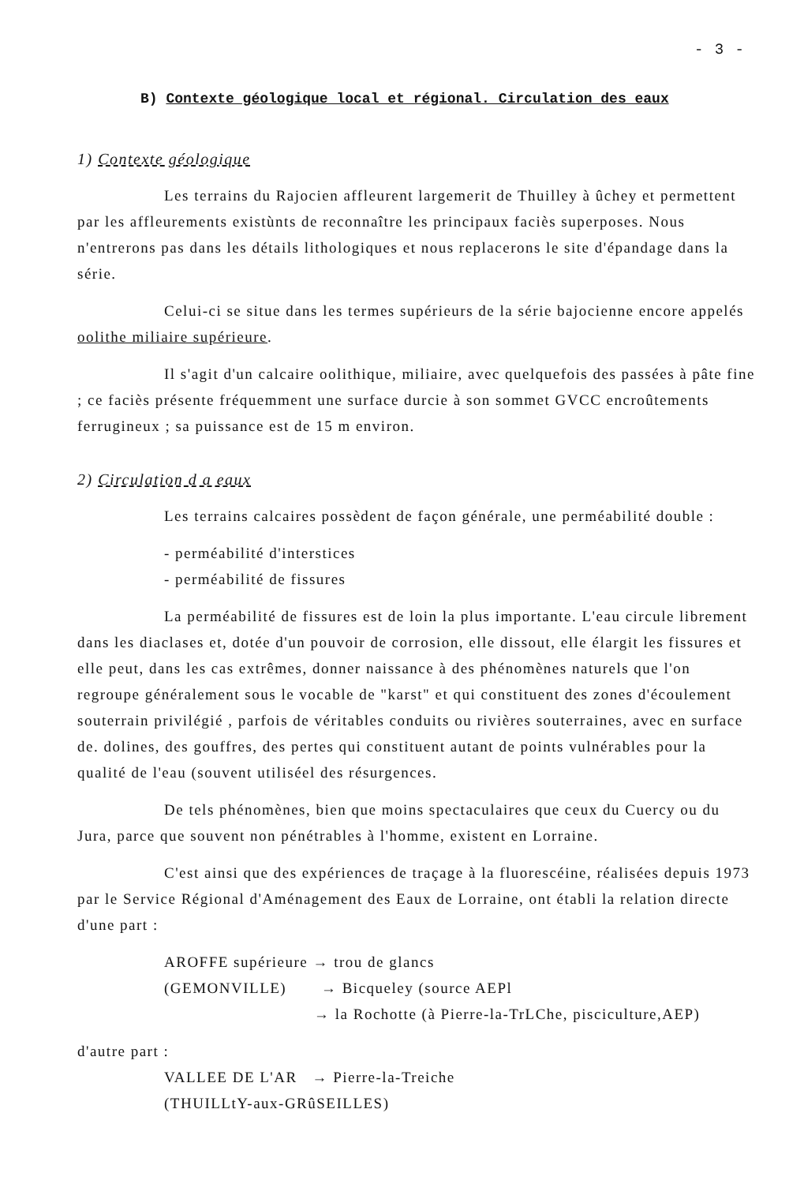- 3 -
B) Contexte géologique local et régional. Circulation des eaux
1) Contexte géologique
Les terrains du Rajocien affleurent largemerit de Thuilley à ûchey et permettent par les affleurements existùnts de reconnaître les principaux faciès superposes. Nous n'entrerons pas dans les détails lithologiques et nous replacerons le site d'épandage dans la série.
Celui-ci se situe dans les termes supérieurs de la série bajocienne encore appelés oolithe miliaire supérieure.
Il s'agit d'un calcaire oolithique, miliaire, avec quelquefois des passées à pâte fine ; ce faciès présente fréquemment une surface durcie à son sommet GVCC encroûtements ferrugineux ; sa puissance est de 15 m environ.
2) Circulation d a eaux
Les terrains calcaires possèdent de façon générale, une perméabilité double :
- perméabilité d'interstices
- perméabilité de fissures
La perméabilité de fissures est de loin la plus importante. L'eau circule librement dans les diaclases et, dotée d'un pouvoir de corrosion, elle dissout, elle élargit les fissures et elle peut, dans les cas extrêmes, donner naissance à des phénomènes naturels que l'on regroupe généralement sous le vocable de "karst" et qui constituent des zones d'écoulement souterrain privilégié , parfois de véritables conduits ou rivières souterraines, avec en surface de. dolines, des gouffres, des pertes qui constituent autant de points vulnérables pour la qualité de l'eau (souvent utiliséel des résurgences.
De tels phénomènes, bien que moins spectaculaires que ceux du Cuercy ou du Jura, parce que souvent non pénétrables à l'homme, existent en Lorraine.
C'est ainsi que des expériences de traçage à la fluorescéine, réalisées depuis 1973 par le Service Régional d'Aménagement des Eaux de Lorraine, ont établi la relation directe d'une part :
AROFFE supérieure → trou de glancs
(GEMONVILLE) → Bicqueley (source AEPl
→ la Rochotte (à Pierre-la-TrLChe, pisciculture,AEP)
d'autre part :
VALLEE DE L'AR → Pierre-la-Treiche
(THUILLtY-aux-GRûSEILLES)